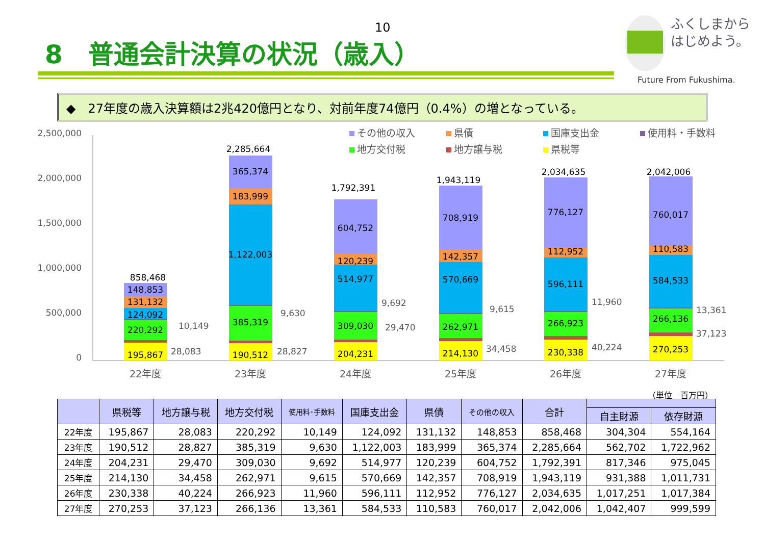10
8　普通会計決算の状況（歳入）
ふくしまから
はじめよう。
Future From Fukushima.
◆　27年度の歳入決算額は2兆420億円となり、対前年度74億円（0.4%）の増となっている。
2,500,000
2,000,000
1,500,000
1,000,000
500,000
0
その他の収入
県債
国庫支出金
使用料・手数料
地方交付税
地方譲与税
県税等
195,867
220,292
124,092
131,132
148,853
858,468
190,512
385,319
1,122,003
183,999
365,374
2,285,664
204,231
309,030
514,977
120,239
604,752
1,792,391
214,130
262,971
570,669
142,357
708,919
1,943,119
230,338
266,923
596,111
112,952
776,127
2,034,635
270,253
266,136
584,533
110,583
760,017
2,042,006
28,083
10,149
28,827
9,630
29,470
9,692
34,458
9,615
40,224
11,960
37,123
13,361
22年度
23年度
24年度
25年度
26年度
27年度
（単位　百万円）
| | 県税等 | 地方譲与税 | 地方交付税 | 使用料･手数料 | 国庫支出金 | 県債 | その他の収入 | 合計 | | |
| --- | --- | --- | --- | --- | --- | --- | --- | --- | --- | --- |
| | | | | | | | | | 自主財源 | 依存財源 |
| 22年度 | 195,867 | 28,083 | 220,292 | 10,149 | 124,092 | 131,132 | 148,853 | 858,468 | 304,304 | 554,164 |
| 23年度 | 190,512 | 28,827 | 385,319 | 9,630 | 1,122,003 | 183,999 | 365,374 | 2,285,664 | 562,702 | 1,722,962 |
| 24年度 | 204,231 | 29,470 | 309,030 | 9,692 | 514,977 | 120,239 | 604,752 | 1,792,391 | 817,346 | 975,045 |
| 25年度 | 214,130 | 34,458 | 262,971 | 9,615 | 570,669 | 142,357 | 708,919 | 1,943,119 | 931,388 | 1,011,731 |
| 26年度 | 230,338 | 40,224 | 266,923 | 11,960 | 596,111 | 112,952 | 776,127 | 2,034,635 | 1,017,251 | 1,017,384 |
| 27年度 | 270,253 | 37,123 | 266,136 | 13,361 | 584,533 | 110,583 | 760,017 | 2,042,006 | 1,042,407 | 999,599 |